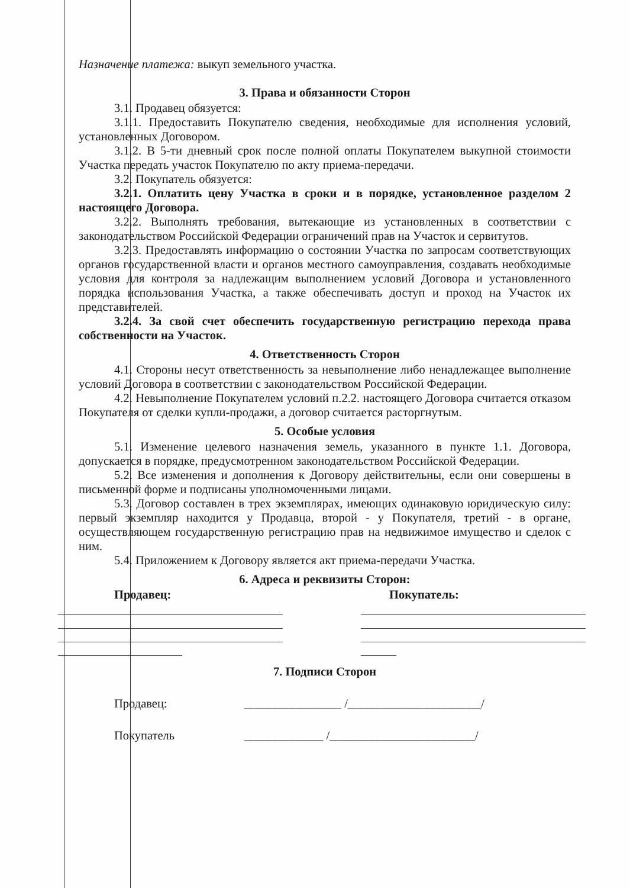Назначение платежа: выкуп земельного участка.
3. Права и обязанности Сторон
3.1. Продавец обязуется:
3.1.1. Предоставить Покупателю сведения, необходимые для исполнения условий, установленных Договором.
3.1.2. В 5-ти дневный срок после полной оплаты Покупателем выкупной стоимости Участка передать участок Покупателю по акту приема-передачи.
3.2. Покупатель обязуется:
3.2.1. Оплатить цену Участка в сроки и в порядке, установленное разделом 2 настоящего Договора.
3.2.2. Выполнять требования, вытекающие из установленных в соответствии с законодательством Российской Федерации ограничений прав на Участок и сервитутов.
3.2.3. Предоставлять информацию о состоянии Участка по запросам соответствующих органов государственной власти и органов местного самоуправления, создавать необходимые условия для контроля за надлежащим выполнением условий Договора и установленного порядка использования Участка, а также обеспечивать доступ и проход на Участок их представителей.
3.2.4. За свой счет обеспечить государственную регистрацию перехода права собственности на Участок.
4. Ответственность Сторон
4.1. Стороны несут ответственность за невыполнение либо ненадлежащее выполнение условий Договора в соответствии с законодательством Российской Федерации.
4.2. Невыполнение Покупателем условий п.2.2. настоящего Договора считается отказом Покупателя от сделки купли-продажи, а договор считается расторгнутым.
5. Особые условия
5.1. Изменение целевого назначения земель, указанного в пункте 1.1. Договора, допускается в порядке, предусмотренном законодательством Российской Федерации.
5.2. Все изменения и дополнения к Договору действительны, если они совершены в письменной форме и подписаны уполномоченными лицами.
5.3. Договор составлен в трех экземплярах, имеющих одинаковую юридическую силу: первый экземпляр находится у Продавца, второй - у Покупателя, третий - в органе, осуществляющем государственную регистрацию прав на недвижимое имущество и сделок с ним.
5.4. Приложением к Договору является акт приема-передачи Участка.
6. Адреса и реквизиты Сторон:
Продавец: Покупатель:
7. Подписи Сторон
Продавец: ________________ /______________________/
Покупатель _____________ /________________________/